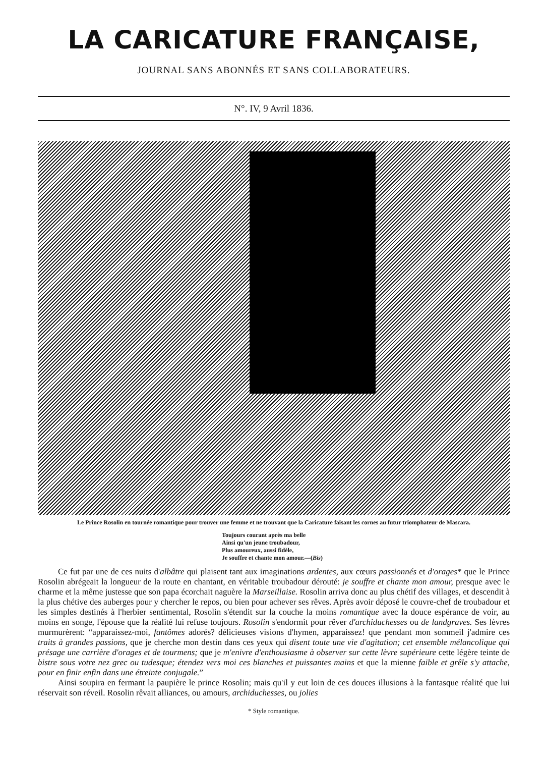LA CARICATURE FRANÇAISE,
JOURNAL SANS ABONNÉS ET SANS COLLABORATEURS.
N°. IV, 9 Avril 1836.
Le Prince Rosolin en tournée romantique pour trouver une femme et ne trouvant que la Caricature faisant les cornes au futur triomphateur de Mascara.
Toujours courant après ma belle
Ainsi qu'un jeune troubadour,
Plus amoureux, aussi fidèle,
Je souffre et chante mon amour.—(Bis)
Ce fut par une de ces nuits d'albâtre qui plaisent tant aux imaginations ardentes, aux cœurs passionnés et d'orages* que le Prince Rosolin abrégeait la longueur de la route en chantant, en véritable troubadour dérouté: je souffre et chante mon amour, presque avec le charme et la même justesse que son papa écorchait naguère la Marseillaise. Rosolin arriva donc au plus chétif des villages, et descendit à la plus chétive des auberges pour y chercher le repos, ou bien pour achever ses rêves. Après avoir déposé le couvre-chef de troubadour et les simples destinés à l'herbier sentimental, Rosolin s'étendit sur la couche la moins romantique avec la douce espérance de voir, au moins en songe, l'épouse que la réalité lui refuse toujours. Rosolin s'endormit pour rêver d'archiduchesses ou de landgraves. Ses lèvres murmurèrent: “apparaissez-moi, fantômes adorés? délicieuses visions d'hymen, apparaissez! que pendant mon sommeil j'admire ces traits à grandes passions, que je cherche mon destin dans ces yeux qui disent toute une vie d'agitation; cet ensemble mélancolique qui présage une carrière d'orages et de tourmens; que je m'enivre d'enthousiasme à observer sur cette lèvre supérieure cette légère teinte de bistre sous votre nez grec ou tudesque; étendez vers moi ces blanches et puissantes mains et que la mienne faible et grêle s'y attache, pour en finir enfin dans une étreinte conjugale.”
Ainsi soupira en fermant la paupière le prince Rosolin; mais qu'il y eut loin de ces douces illusions à la fantasque réalité que lui réservait son réveil. Rosolin rêvait alliances, ou amours, archiduchesses, ou jolies
* Style romantique.